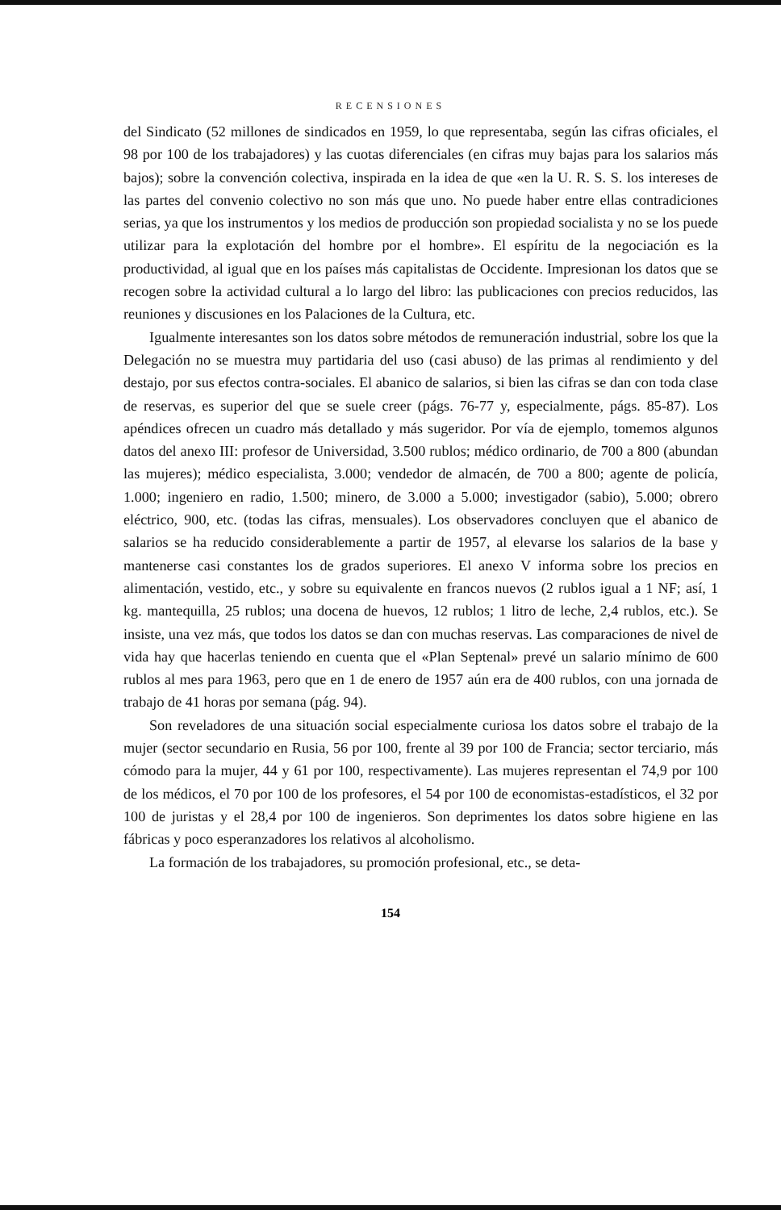RECENSIONES
del Sindicato (52 millones de sindicados en 1959, lo que representaba, según las cifras oficiales, el 98 por 100 de los trabajadores) y las cuotas diferenciales (en cifras muy bajas para los salarios más bajos); sobre la convención colectiva, inspirada en la idea de que «en la U. R. S. S. los intereses de las partes del convenio colectivo no son más que uno. No puede haber entre ellas contradiciones serias, ya que los instrumentos y los medios de producción son propiedad socialista y no se los puede utilizar para la explotación del hombre por el hombre». El espíritu de la negociación es la productividad, al igual que en los países más capitalistas de Occidente. Impresionan los datos que se recogen sobre la actividad cultural a lo largo del libro: las publicaciones con precios reducidos, las reuniones y discusiones en los Palaciones de la Cultura, etc.
Igualmente interesantes son los datos sobre métodos de remuneración industrial, sobre los que la Delegación no se muestra muy partidaria del uso (casi abuso) de las primas al rendimiento y del destajo, por sus efectos contra-sociales. El abanico de salarios, si bien las cifras se dan con toda clase de reservas, es superior del que se suele creer (págs. 76-77 y, especialmente, págs. 85-87). Los apéndices ofrecen un cuadro más detallado y más sugeridor. Por vía de ejemplo, tomemos algunos datos del anexo III: profesor de Universidad, 3.500 rublos; médico ordinario, de 700 a 800 (abundan las mujeres); médico especialista, 3.000; vendedor de almacén, de 700 a 800; agente de policía, 1.000; ingeniero en radio, 1.500; minero, de 3.000 a 5.000; investigador (sabio), 5.000; obrero eléctrico, 900, etc. (todas las cifras, mensuales). Los observadores concluyen que el abanico de salarios se ha reducido considerablemente a partir de 1957, al elevarse los salarios de la base y mantenerse casi constantes los de grados superiores. El anexo V informa sobre los precios en alimentación, vestido, etc., y sobre su equivalente en francos nuevos (2 rublos igual a 1 NF; así, 1 kg. mantequilla, 25 rublos; una docena de huevos, 12 rublos; 1 litro de leche, 2,4 rublos, etc.). Se insiste, una vez más, que todos los datos se dan con muchas reservas. Las comparaciones de nivel de vida hay que hacerlas teniendo en cuenta que el «Plan Septenal» prevé un salario mínimo de 600 rublos al mes para 1963, pero que en 1 de enero de 1957 aún era de 400 rublos, con una jornada de trabajo de 41 horas por semana (pág. 94).
Son reveladores de una situación social especialmente curiosa los datos sobre el trabajo de la mujer (sector secundario en Rusia, 56 por 100, frente al 39 por 100 de Francia; sector terciario, más cómodo para la mujer, 44 y 61 por 100, respectivamente). Las mujeres representan el 74,9 por 100 de los médicos, el 70 por 100 de los profesores, el 54 por 100 de economistas-estadísticos, el 32 por 100 de juristas y el 28,4 por 100 de ingenieros. Son deprimentes los datos sobre higiene en las fábricas y poco esperanzadores los relativos al alcoholismo.
La formación de los trabajadores, su promoción profesional, etc., se deta-
154